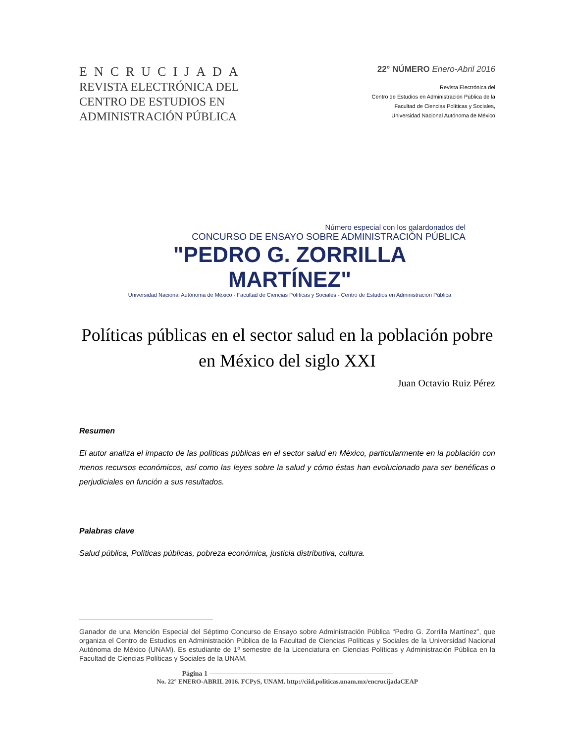ENCRUCIJADA
REVISTA ELECTRÓNICA DEL
CENTRO DE ESTUDIOS EN
ADMINISTRACIÓN PÚBLICA
22° NÚMERO Enero-Abril 2016
Revista Electrónica del
Centro de Estudios en Administración Pública de la
Facultad de Ciencias Políticas y Sociales,
Universidad Nacional Autónoma de México
Número especial con los galardonados del
CONCURSO DE ENSAYO SOBRE ADMINISTRACIÓN PÚBLICA
"PEDRO G. ZORRILLA MARTÍNEZ"
Universidad Nacional Autónoma de México - Facultad de Ciencias Políticas y Sociales - Centro de Estudios en Administración Pública
Políticas públicas en el sector salud en la población pobre en México del siglo XXI
Juan Octavio Ruiz Pérez
Resumen
El autor analiza el impacto de las políticas públicas en el sector salud en México, particularmente en la población con menos recursos económicos, así como las leyes sobre la salud y cómo éstas han evolucionado para ser benéficas o perjudiciales en función a sus resultados.
Palabras clave
Salud pública, Políticas públicas, pobreza económica, justicia distributiva, cultura.
Ganador de una Mención Especial del Séptimo Concurso de Ensayo sobre Administración Pública “Pedro G. Zorrilla Martínez”, que organiza el Centro de Estudios en Administración Pública de la Facultad de Ciencias Políticas y Sociales de la Universidad Nacional Autónoma de México (UNAM). Es estudiante de 1º semestre de la Licenciatura en Ciencias Políticas y Administración Pública en la Facultad de Ciencias Políticas y Sociales de la UNAM.
Página 1
No. 22° ENERO-ABRIL 2016. FCPyS, UNAM. http://ciid.politicas.unam.mx/encrucijadaCEAP